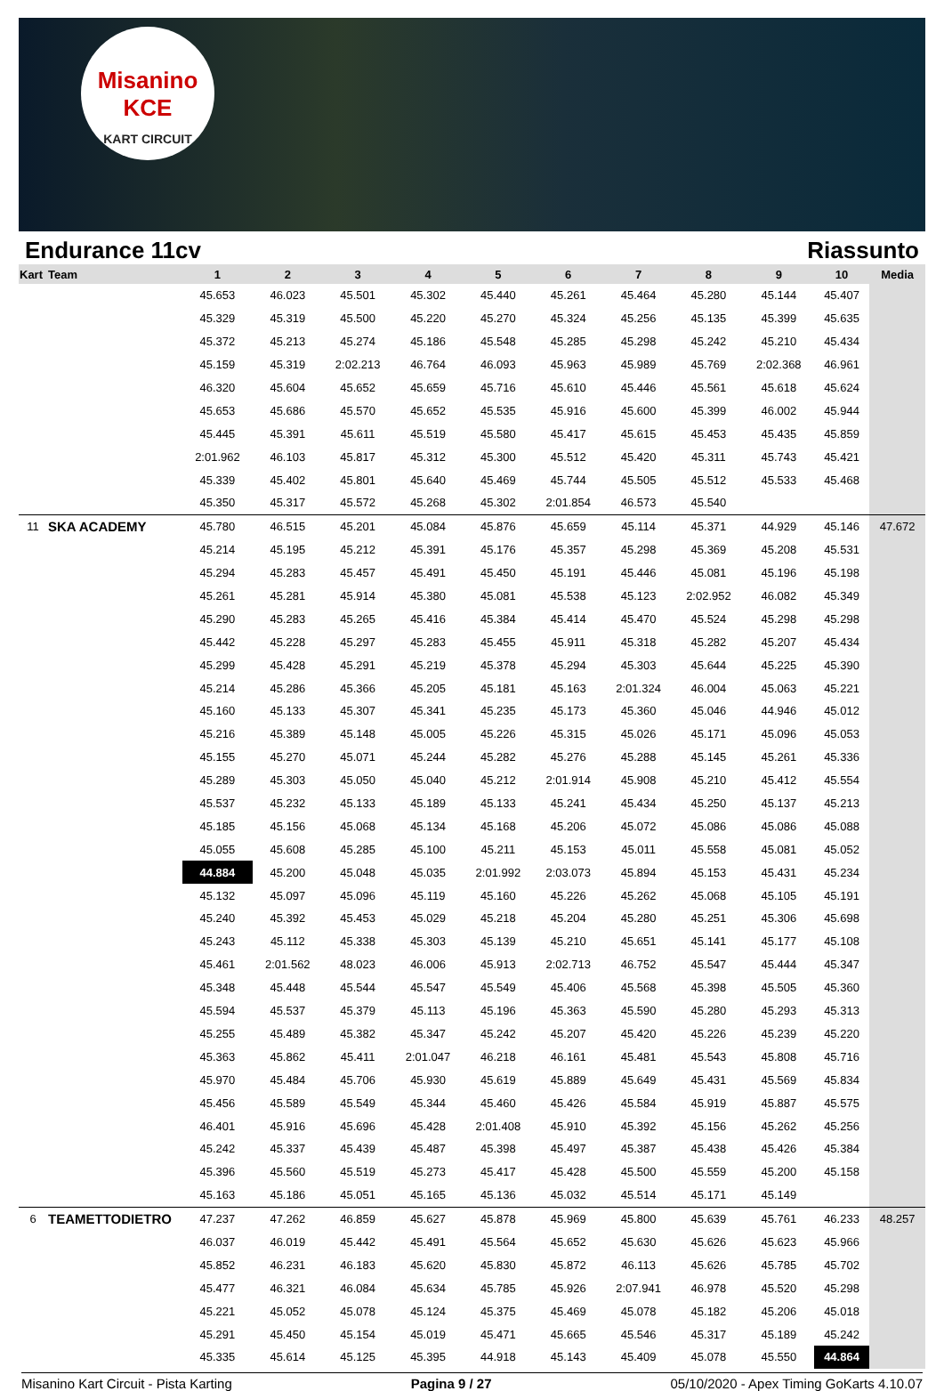Misanino
KCE
KART CIRCUIT
Endurance 11cv Riassunto
| Kart | Team | 1 | 2 | 3 | 4 | 5 | 6 | 7 | 8 | 9 | 10 | Media |
| --- | --- | --- | --- | --- | --- | --- | --- | --- | --- | --- | --- | --- |
| | | 45.653 | 46.023 | 45.501 | 45.302 | 45.440 | 45.261 | 45.464 | 45.280 | 45.144 | 45.407 | |
| | | 45.329 | 45.319 | 45.500 | 45.220 | 45.270 | 45.324 | 45.256 | 45.135 | 45.399 | 45.635 | |
| | | 45.372 | 45.213 | 45.274 | 45.186 | 45.548 | 45.285 | 45.298 | 45.242 | 45.210 | 45.434 | |
| | | 45.159 | 45.319 | 2:02.213 | 46.764 | 46.093 | 45.963 | 45.989 | 45.769 | 2:02.368 | 46.961 | |
| | | 46.320 | 45.604 | 45.652 | 45.659 | 45.716 | 45.610 | 45.446 | 45.561 | 45.618 | 45.624 | |
| | | 45.653 | 45.686 | 45.570 | 45.652 | 45.535 | 45.916 | 45.600 | 45.399 | 46.002 | 45.944 | |
| | | 45.445 | 45.391 | 45.611 | 45.519 | 45.580 | 45.417 | 45.615 | 45.453 | 45.435 | 45.859 | |
| | | 2:01.962 | 46.103 | 45.817 | 45.312 | 45.300 | 45.512 | 45.420 | 45.311 | 45.743 | 45.421 | |
| | | 45.339 | 45.402 | 45.801 | 45.640 | 45.469 | 45.744 | 45.505 | 45.512 | 45.533 | 45.468 | |
| | | 45.350 | 45.317 | 45.572 | 45.268 | 45.302 | 2:01.854 | 46.573 | 45.540 | | | |
| 11 | SKA ACADEMY | 45.780 | 46.515 | 45.201 | 45.084 | 45.876 | 45.659 | 45.114 | 45.371 | 44.929 | 45.146 | 47.672 |
| | | 45.214 | 45.195 | 45.212 | 45.391 | 45.176 | 45.357 | 45.298 | 45.369 | 45.208 | 45.531 | |
| | | 45.294 | 45.283 | 45.457 | 45.491 | 45.450 | 45.191 | 45.446 | 45.081 | 45.196 | 45.198 | |
| | | 45.261 | 45.281 | 45.914 | 45.380 | 45.081 | 45.538 | 45.123 | 2:02.952 | 46.082 | 45.349 | |
| | | 45.290 | 45.283 | 45.265 | 45.416 | 45.384 | 45.414 | 45.470 | 45.524 | 45.298 | 45.298 | |
| | | 45.442 | 45.228 | 45.297 | 45.283 | 45.455 | 45.911 | 45.318 | 45.282 | 45.207 | 45.434 | |
| | | 45.299 | 45.428 | 45.291 | 45.219 | 45.378 | 45.294 | 45.303 | 45.644 | 45.225 | 45.390 | |
| | | 45.214 | 45.286 | 45.366 | 45.205 | 45.181 | 45.163 | 2:01.324 | 46.004 | 45.063 | 45.221 | |
| | | 45.160 | 45.133 | 45.307 | 45.341 | 45.235 | 45.173 | 45.360 | 45.046 | 44.946 | 45.012 | |
| | | 45.216 | 45.389 | 45.148 | 45.005 | 45.226 | 45.315 | 45.026 | 45.171 | 45.096 | 45.053 | |
| | | 45.155 | 45.270 | 45.071 | 45.244 | 45.282 | 45.276 | 45.288 | 45.145 | 45.261 | 45.336 | |
| | | 45.289 | 45.303 | 45.050 | 45.040 | 45.212 | 2:01.914 | 45.908 | 45.210 | 45.412 | 45.554 | |
| | | 45.537 | 45.232 | 45.133 | 45.189 | 45.133 | 45.241 | 45.434 | 45.250 | 45.137 | 45.213 | |
| | | 45.185 | 45.156 | 45.068 | 45.134 | 45.168 | 45.206 | 45.072 | 45.086 | 45.086 | 45.088 | |
| | | 45.055 | 45.608 | 45.285 | 45.100 | 45.211 | 45.153 | 45.011 | 45.558 | 45.081 | 45.052 | |
| | | 44.884 | 45.200 | 45.048 | 45.035 | 2:01.992 | 2:03.073 | 45.894 | 45.153 | 45.431 | 45.234 | |
| | | 45.132 | 45.097 | 45.096 | 45.119 | 45.160 | 45.226 | 45.262 | 45.068 | 45.105 | 45.191 | |
| | | 45.240 | 45.392 | 45.453 | 45.029 | 45.218 | 45.204 | 45.280 | 45.251 | 45.306 | 45.698 | |
| | | 45.243 | 45.112 | 45.338 | 45.303 | 45.139 | 45.210 | 45.651 | 45.141 | 45.177 | 45.108 | |
| | | 45.461 | 2:01.562 | 48.023 | 46.006 | 45.913 | 2:02.713 | 46.752 | 45.547 | 45.444 | 45.347 | |
| | | 45.348 | 45.448 | 45.544 | 45.547 | 45.549 | 45.406 | 45.568 | 45.398 | 45.505 | 45.360 | |
| | | 45.594 | 45.537 | 45.379 | 45.113 | 45.196 | 45.363 | 45.590 | 45.280 | 45.293 | 45.313 | |
| | | 45.255 | 45.489 | 45.382 | 45.347 | 45.242 | 45.207 | 45.420 | 45.226 | 45.239 | 45.220 | |
| | | 45.363 | 45.862 | 45.411 | 2:01.047 | 46.218 | 46.161 | 45.481 | 45.543 | 45.808 | 45.716 | |
| | | 45.970 | 45.484 | 45.706 | 45.930 | 45.619 | 45.889 | 45.649 | 45.431 | 45.569 | 45.834 | |
| | | 45.456 | 45.589 | 45.549 | 45.344 | 45.460 | 45.426 | 45.584 | 45.919 | 45.887 | 45.575 | |
| | | 46.401 | 45.916 | 45.696 | 45.428 | 2:01.408 | 45.910 | 45.392 | 45.156 | 45.262 | 45.256 | |
| | | 45.242 | 45.337 | 45.439 | 45.487 | 45.398 | 45.497 | 45.387 | 45.438 | 45.426 | 45.384 | |
| | | 45.396 | 45.560 | 45.519 | 45.273 | 45.417 | 45.428 | 45.500 | 45.559 | 45.200 | 45.158 | |
| | | 45.163 | 45.186 | 45.051 | 45.165 | 45.136 | 45.032 | 45.514 | 45.171 | 45.149 | | |
| 6 | TEAMETTODIETRO | 47.237 | 47.262 | 46.859 | 45.627 | 45.878 | 45.969 | 45.800 | 45.639 | 45.761 | 46.233 | 48.257 |
| | | 46.037 | 46.019 | 45.442 | 45.491 | 45.564 | 45.652 | 45.630 | 45.626 | 45.623 | 45.966 | |
| | | 45.852 | 46.231 | 46.183 | 45.620 | 45.830 | 45.872 | 46.113 | 45.626 | 45.785 | 45.702 | |
| | | 45.477 | 46.321 | 46.084 | 45.634 | 45.785 | 45.926 | 2:07.941 | 46.978 | 45.520 | 45.298 | |
| | | 45.221 | 45.052 | 45.078 | 45.124 | 45.375 | 45.469 | 45.078 | 45.182 | 45.206 | 45.018 | |
| | | 45.291 | 45.450 | 45.154 | 45.019 | 45.471 | 45.665 | 45.546 | 45.317 | 45.189 | 45.242 | |
| | | 45.335 | 45.614 | 45.125 | 45.395 | 44.918 | 45.143 | 45.409 | 45.078 | 45.550 | 44.864 | |
Misanino Kart Circuit - Pista Karting Pagina 9 / 27 05/10/2020 - Apex Timing GoKarts 4.10.07